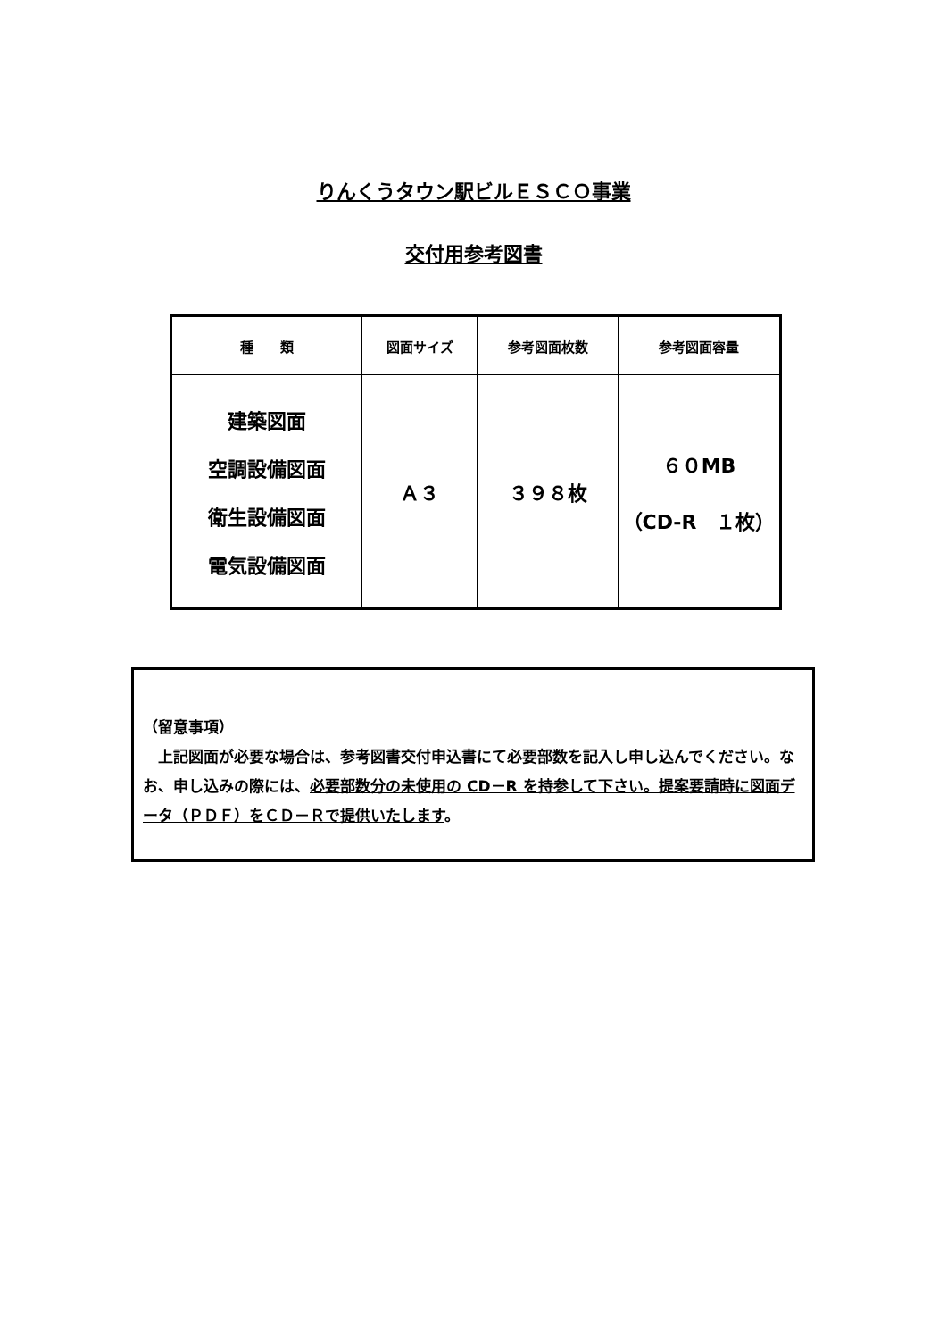りんくうタウン駅ビルＥＳＣＯ事業
交付用参考図書
| 種 類 | 図面サイズ | 参考図面枚数 | 参考図面容量 |
| --- | --- | --- | --- |
| 建築図面 空調設備図面 衛生設備図面 電気設備図面 | Ａ３ | ３９８枚 | ６０MB （CD-R １枚） |
（留意事項）
　上記図面が必要な場合は、参考図書交付申込書にて必要部数を記入し申し込んでください。なお、申し込みの際には、必要部数分の未使用の CD－R を持参して下さい。提案要請時に図面データ（ＰＤＦ）をＣＤ－Ｒで提供いたします。